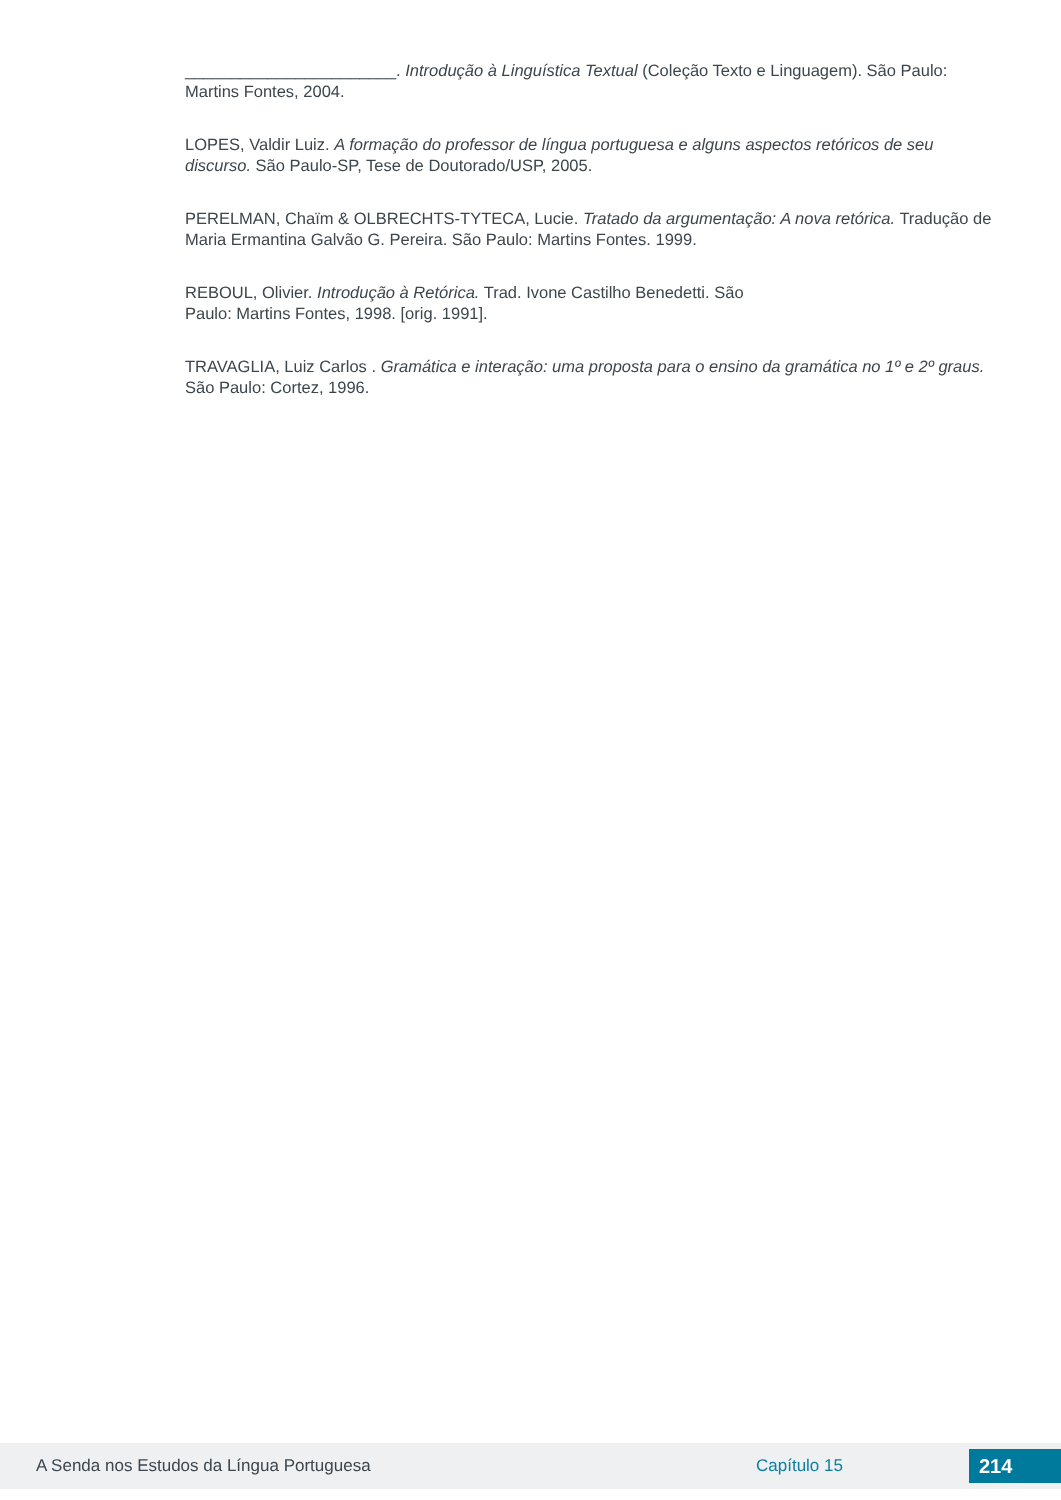_______________________. Introdução à Linguística Textual (Coleção Texto e Linguagem). São Paulo: Martins Fontes, 2004.
LOPES, Valdir Luiz. A formação do professor de língua portuguesa e alguns aspectos retóricos de seu discurso. São Paulo-SP, Tese de Doutorado/USP, 2005.
PERELMAN, Chaïm & OLBRECHTS-TYTECA, Lucie. Tratado da argumentação: A nova retórica. Tradução de Maria Ermantina Galvão G. Pereira. São Paulo: Martins Fontes. 1999.
REBOUL, Olivier. Introdução à Retórica. Trad. Ivone Castilho Benedetti. São
Paulo: Martins Fontes, 1998. [orig. 1991].
TRAVAGLIA, Luiz Carlos . Gramática e interação: uma proposta para o ensino da gramática no 1º e 2º graus. São Paulo: Cortez, 1996.
A Senda nos Estudos da Língua Portuguesa Capítulo 15 214